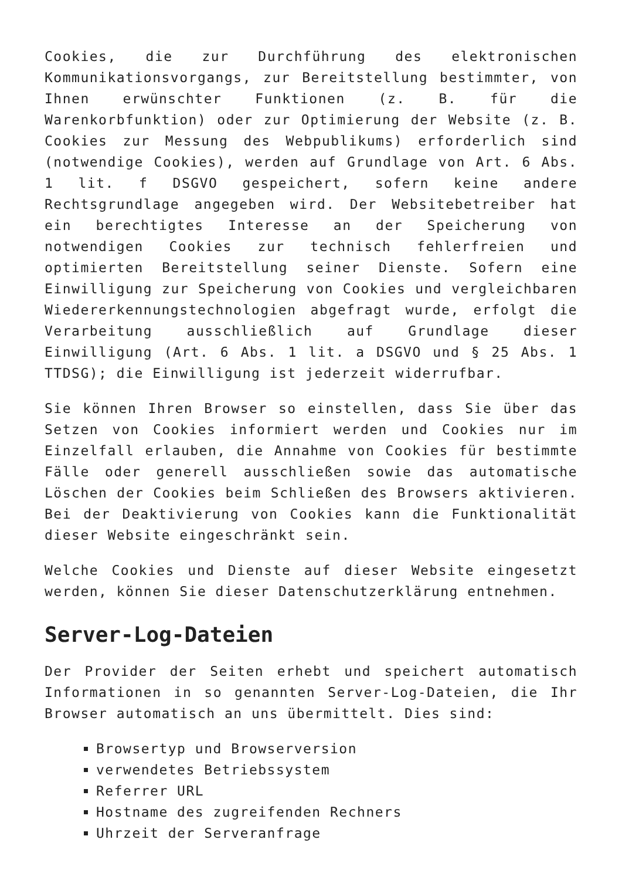Cookies, die zur Durchführung des elektronischen Kommunikationsvorgangs, zur Bereitstellung bestimmter, von Ihnen erwünschter Funktionen (z. B. für die Warenkorbfunktion) oder zur Optimierung der Website (z. B. Cookies zur Messung des Webpublikums) erforderlich sind (notwendige Cookies), werden auf Grundlage von Art. 6 Abs. 1 lit. f DSGVO gespeichert, sofern keine andere Rechtsgrundlage angegeben wird. Der Websitebetreiber hat ein berechtigtes Interesse an der Speicherung von notwendigen Cookies zur technisch fehlerfreien und optimierten Bereitstellung seiner Dienste. Sofern eine Einwilligung zur Speicherung von Cookies und vergleichbaren Wiedererkennungstechnologien abgefragt wurde, erfolgt die Verarbeitung ausschließlich auf Grundlage dieser Einwilligung (Art. 6 Abs. 1 lit. a DSGVO und § 25 Abs. 1 TTDSG); die Einwilligung ist jederzeit widerrufbar.
Sie können Ihren Browser so einstellen, dass Sie über das Setzen von Cookies informiert werden und Cookies nur im Einzelfall erlauben, die Annahme von Cookies für bestimmte Fälle oder generell ausschließen sowie das automatische Löschen der Cookies beim Schließen des Browsers aktivieren. Bei der Deaktivierung von Cookies kann die Funktionalität dieser Website eingeschränkt sein.
Welche Cookies und Dienste auf dieser Website eingesetzt werden, können Sie dieser Datenschutzerklärung entnehmen.
Server-Log-Dateien
Der Provider der Seiten erhebt und speichert automatisch Informationen in so genannten Server-Log-Dateien, die Ihr Browser automatisch an uns übermittelt. Dies sind:
Browsertyp und Browserversion
verwendetes Betriebssystem
Referrer URL
Hostname des zugreifenden Rechners
Uhrzeit der Serveranfrage